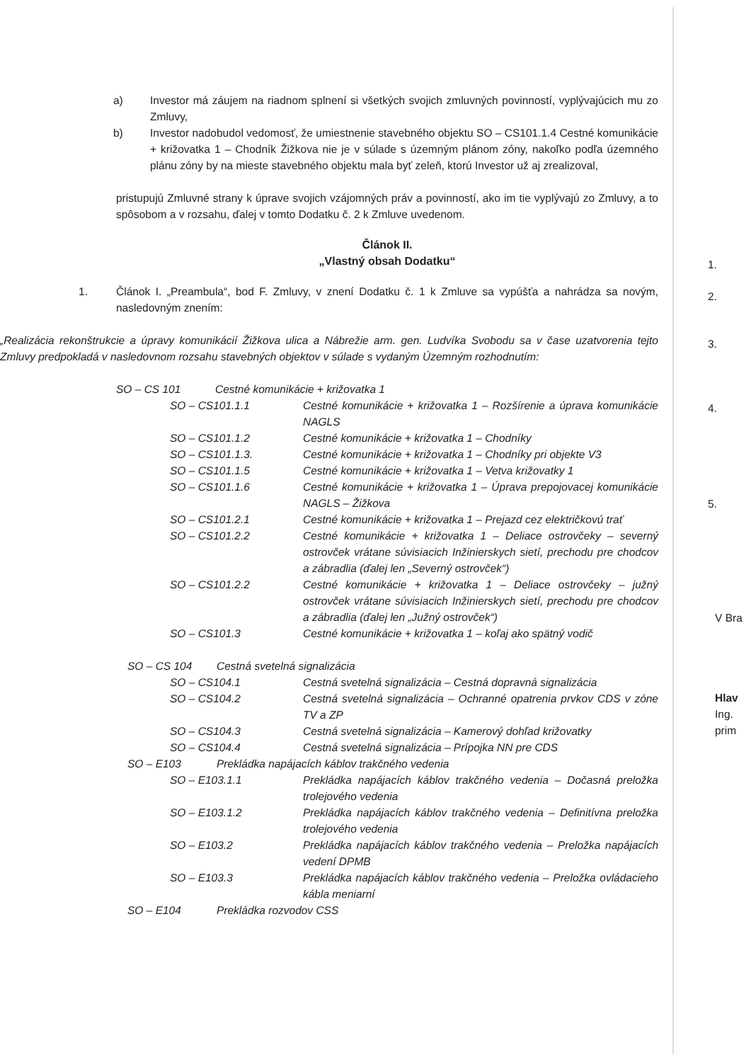a) Investor má záujem na riadnom splnení si všetkých svojich zmluvných povinností, vyplývajúcich mu zo Zmluvy,
b) Investor nadobudol vedomosť, že umiestnenie stavebného objektu SO – CS101.1.4 Cestné komunikácie + križovatka 1 – Chodník Žižkova nie je v súlade s územným plánom zóny, nakoľko podľa územného plánu zóny by na mieste stavebného objektu mala byť zeleň, ktorú Investor už aj zrealizoval,
pristupujú Zmluvné strany k úprave svojich vzájomných práv a povinností, ako im tie vyplývajú zo Zmluvy, a to spôsobom a v rozsahu, ďalej v tomto Dodatku č. 2 k Zmluve uvedenom.
Článok II.
„Vlastný obsah Dodatku“
1. Článok I. „Preambula“, bod F. Zmluvy, v znení Dodatku č. 1 k Zmluve sa vypúšťa a nahrádza sa novým, nasledovným znením:
„Realizácia rekonštrukcie a úpravy komunikácií Žižkova ulica a Nábrežie arm. gen. Ludvíka Svobodu sa v čase uzatvorenia tejto Zmluvy predpokladá v nasledovnom rozsahu stavebných objektov v súlade s vydaným Územným rozhodnutím:
SO – CS 101 Cestné komunikácie + križovatka 1
SO – CS101.1.1 Cestné komunikácie + križovatka 1 – Rozšírenie a úprava komunikácie NAGLS
SO – CS101.1.2 Cestné komunikácie + križovatka 1 – Chodníky
SO – CS101.1.3. Cestné komunikácie + križovatka 1 – Chodníky pri objekte V3
SO – CS101.1.5 Cestné komunikácie + križovatka 1 – Vetva križovatky 1
SO – CS101.1.6 Cestné komunikácie + križovatka 1 – Úprava prepojovacej komunikácie NAGLS – Žižkova
SO – CS101.2.1 Cestné komunikácie + križovatka 1 – Prejazd cez električkovú trať
SO – CS101.2.2 Cestné komunikácie + križovatka 1 – Deliace ostrovčeky – severný ostrovček vrátane súvisiacich Inžinierskych sietí, prechodu pre chodcov a zábradlia (ďalej len „Severný ostrovček“)
SO – CS101.2.2 Cestné komunikácie + križovatka 1 – Deliace ostrovčeky – južný ostrovček vrátane súvisiacich Inžinierskych sietí, prechodu pre chodcov a zábradlia (ďalej len „Južný ostrovček“)
SO – CS101.3 Cestné komunikácie + križovatka 1 – koľaj ako spätný vodič
SO – CS 104 Cestná svetelná signalizácia
SO – CS104.1 Cestná svetelná signalizácia – Cestná dopravná signalizácia
SO – CS104.2 Cestná svetelná signalizácia – Ochranné opatrenia prvkov CDS v zóne TV a ZP
SO – CS104.3 Cestná svetelná signalizácia – Kamerový dohľad križovatky
SO – CS104.4 Cestná svetelná signalizácia – Prípojka NN pre CDS
SO – E103 Prekládka napájacích káblov trakčného vedenia
SO – E103.1.1 Prekládka napájacích káblov trakčného vedenia – Dočasná preložka trolejového vedenia
SO – E103.1.2 Prekládka napájacích káblov trakčného vedenia – Definitívna preložka trolejového vedenia
SO – E103.2 Prekládka napájacích káblov trakčného vedenia – Preložka napájacích vedení DPMB
SO – E103.3 Prekládka napájacích káblov trakčného vedenia – Preložka ovládacieho kábla meniarní
SO – E104 Prekládka rozvodov CSS
1.
2.
3.
4.
5.
V Bra
Hlav
Ing.
prim